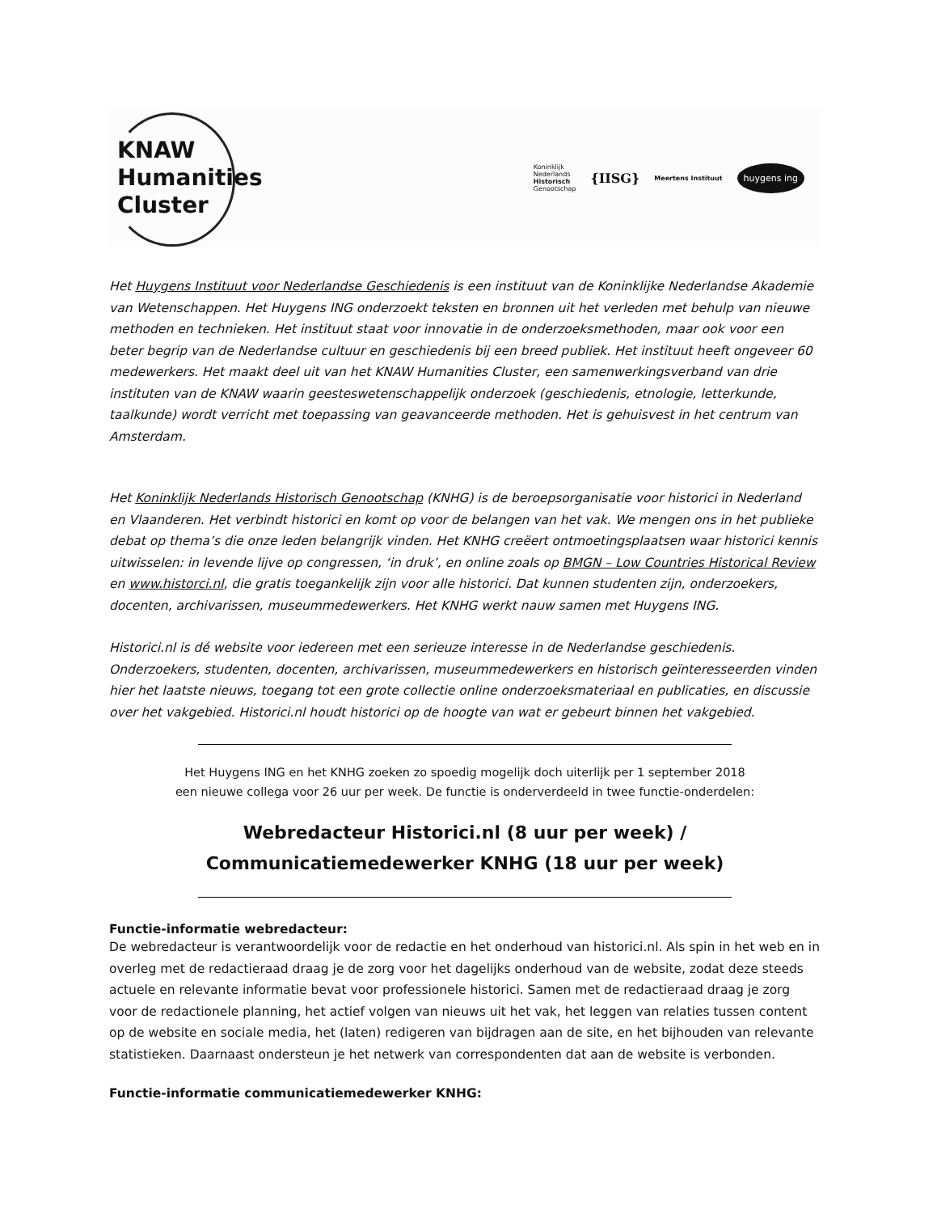KNAW
Humanities
Cluster
Koninklijk
Nederlands
Historisch
Genootschap
{IISG}
Meertens Instituut
huygens ing
Het Huygens Instituut voor Nederlandse Geschiedenis is een instituut van de Koninklijke Nederlandse Akademie van Wetenschappen. Het Huygens ING onderzoekt teksten en bronnen uit het verleden met behulp van nieuwe methoden en technieken. Het instituut staat voor innovatie in de onderzoeksmethoden, maar ook voor een beter begrip van de Nederlandse cultuur en geschiedenis bij een breed publiek. Het instituut heeft ongeveer 60 medewerkers. Het maakt deel uit van het KNAW Humanities Cluster, een samenwerkingsverband van drie instituten van de KNAW waarin geesteswetenschappelijk onderzoek (geschiedenis, etnologie, letterkunde, taalkunde) wordt verricht met toepassing van geavanceerde methoden. Het is gehuisvest in het centrum van Amsterdam.
Het Koninklijk Nederlands Historisch Genootschap (KNHG) is de beroepsorganisatie voor historici in Nederland en Vlaanderen. Het verbindt historici en komt op voor de belangen van het vak. We mengen ons in het publieke debat op thema’s die onze leden belangrijk vinden. Het KNHG creëert ontmoetingsplaatsen waar historici kennis uitwisselen: in levende lijve op congressen, ‘in druk’, en online zoals op BMGN – Low Countries Historical Review en www.historci.nl, die gratis toegankelijk zijn voor alle historici. Dat kunnen studenten zijn, onderzoekers, docenten, archivarissen, museummedewerkers. Het KNHG werkt nauw samen met Huygens ING.
Historici.nl is dé website voor iedereen met een serieuze interesse in de Nederlandse geschiedenis. Onderzoekers, studenten, docenten, archivarissen, museummedewerkers en historisch geïnteresseerden vinden hier het laatste nieuws, toegang tot een grote collectie online onderzoeksmateriaal en publicaties, en discussie over het vakgebied. Historici.nl houdt historici op de hoogte van wat er gebeurt binnen het vakgebied.
Het Huygens ING en het KNHG zoeken zo spoedig mogelijk doch uiterlijk per 1 september 2018
een nieuwe collega voor 26 uur per week. De functie is onderverdeeld in twee functie-onderdelen:
Webredacteur Historici.nl (8 uur per week) /
Communicatiemedewerker KNHG (18 uur per week)
Functie-informatie webredacteur:
De webredacteur is verantwoordelijk voor de redactie en het onderhoud van historici.nl. Als spin in het web en in overleg met de redactieraad draag je de zorg voor het dagelijks onderhoud van de website, zodat deze steeds actuele en relevante informatie bevat voor professionele historici. Samen met de redactieraad draag je zorg voor de redactionele planning, het actief volgen van nieuws uit het vak, het leggen van relaties tussen content op de website en sociale media, het (laten) redigeren van bijdragen aan de site, en het bijhouden van relevante statistieken. Daarnaast ondersteun je het netwerk van correspondenten dat aan de website is verbonden.
Functie-informatie communicatiemedewerker KNHG: